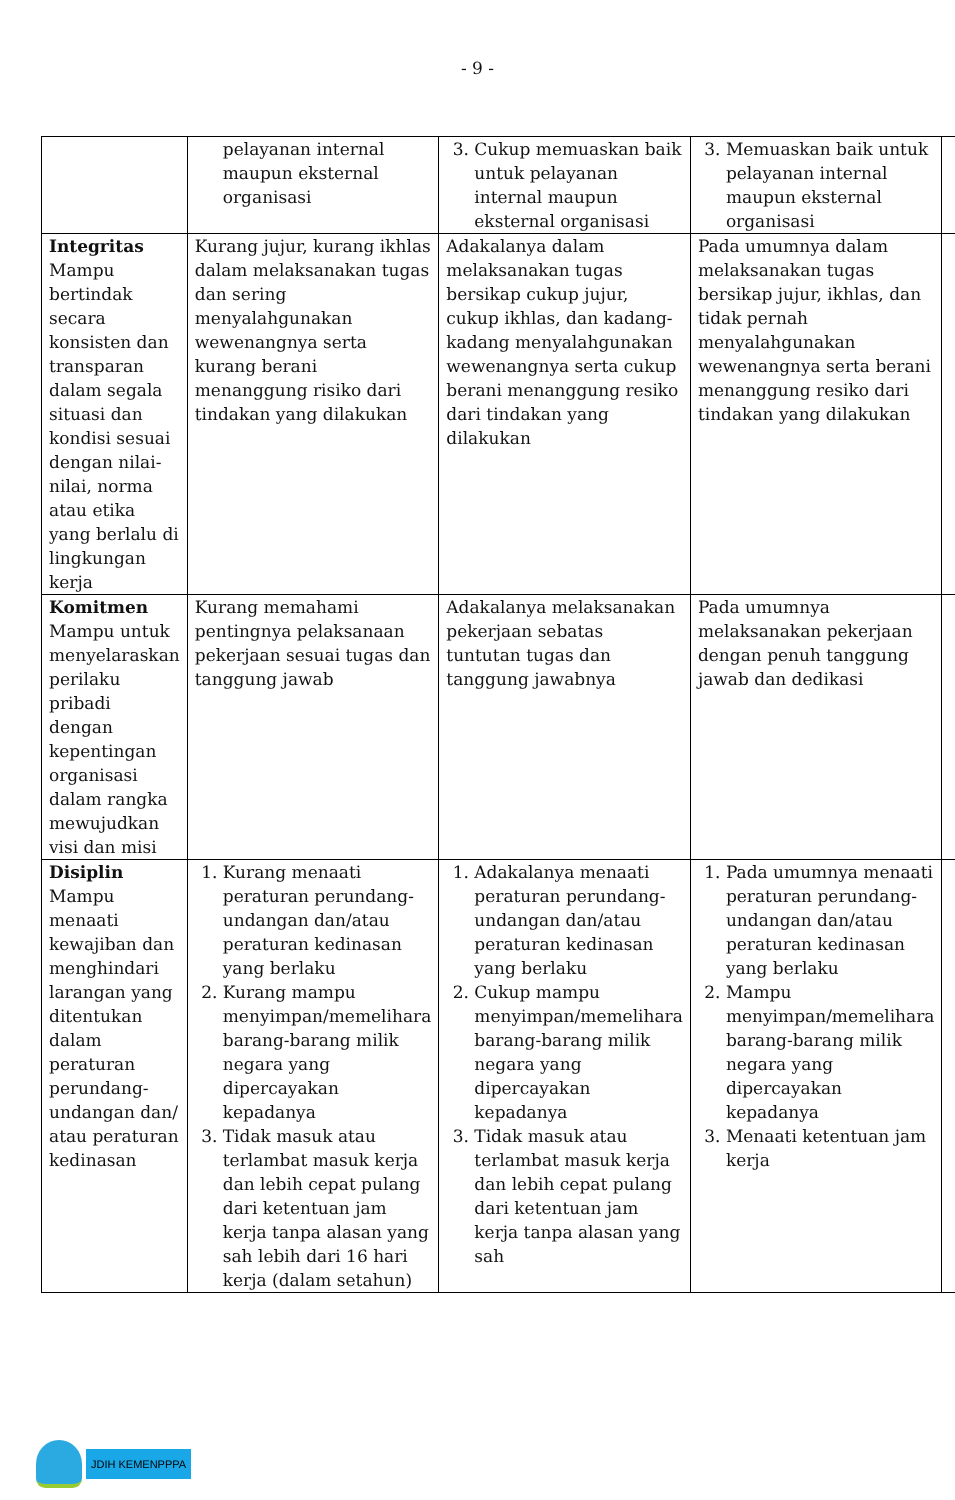- 9 -
| | pelayanan internal maupun eksternal organisasi | 3. Cukup memuaskan baik untuk pelayanan internal maupun eksternal organisasi | 3. Memuaskan baik untuk pelayanan internal maupun eksternal organisasi | |
| Integritas Mampu bertindak secara konsisten dan transparan dalam segala situasi dan kondisi sesuai dengan nilai-nilai, norma atau etika yang berlalu di lingkungan kerja | Kurang jujur, kurang ikhlas dalam melaksanakan tugas dan sering menyalahgunakan wewenangnya serta kurang berani menanggung risiko dari tindakan yang dilakukan | Adakalanya dalam melaksanakan tugas bersikap cukup jujur, cukup ikhlas, dan kadang-kadang menyalahgunakan wewenangnya serta cukup berani menanggung resiko dari tindakan yang dilakukan | Pada umumnya dalam melaksanakan tugas bersikap jujur, ikhlas, dan tidak pernah menyalahgunakan wewenangnya serta berani menanggung resiko dari tindakan yang dilakukan | |
| Komitmen Mampu untuk menyelaraskan perilaku pribadi dengan kepentingan organisasi dalam rangka mewujudkan visi dan misi | Kurang memahami pentingnya pelaksanaan pekerjaan sesuai tugas dan tanggung jawab | Adakalanya melaksanakan pekerjaan sebatas tuntutan tugas dan tanggung jawabnya | Pada umumnya melaksanakan pekerjaan dengan penuh tanggung jawab dan dedikasi | |
| Disiplin Mampu menaati kewajiban dan menghindari larangan yang ditentukan dalam peraturan perundang-undangan dan/ atau peraturan kedinasan | 1. Kurang menaati peraturan perundang-undangan dan/atau peraturan kedinasan yang berlaku 2. Kurang mampu menyimpan/memelihara barang-barang milik negara yang dipercayakan kepadanya 3. Tidak masuk atau terlambat masuk kerja dan lebih cepat pulang dari ketentuan jam kerja tanpa alasan yang sah lebih dari 16 hari kerja (dalam setahun) | 1. Adakalanya menaati peraturan perundang-undangan dan/atau peraturan kedinasan yang berlaku 2. Cukup mampu menyimpan/memelihara barang-barang milik negara yang dipercayakan kepadanya 3. Tidak masuk atau terlambat masuk kerja dan lebih cepat pulang dari ketentuan jam kerja tanpa alasan yang sah | 1. Pada umumnya menaati peraturan perundang-undangan dan/atau peraturan kedinasan yang berlaku 2. Mampu menyimpan/memelihara barang-barang milik negara yang dipercayakan kepadanya 3. Menaati ketentuan jam kerja | |
JDIH KEMENPPPA